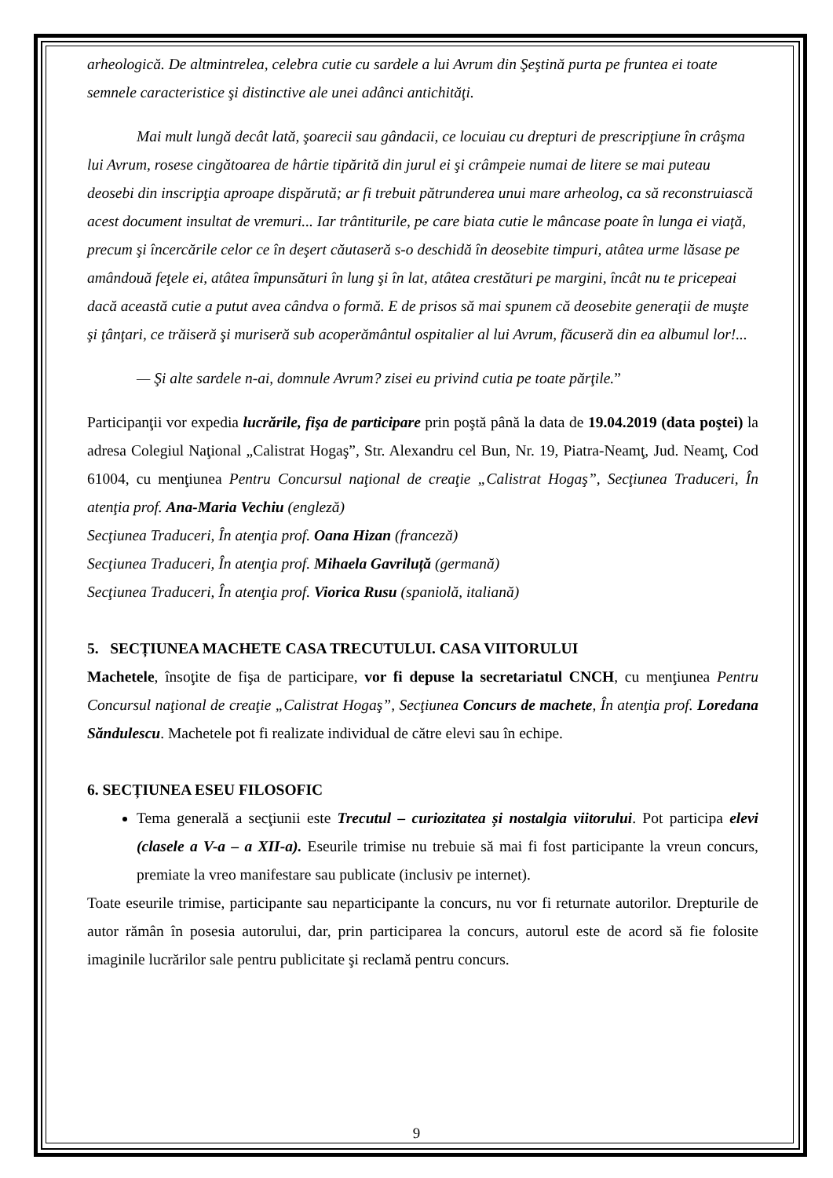arheologică. De altmintrelea, celebra cutie cu sardele a lui Avrum din Şeştină purta pe fruntea ei toate semnele caracteristice şi distinctive ale unei adânci antichităţi.
Mai mult lungă decât lată, şoarecii sau gândacii, ce locuiau cu drepturi de prescripţiune în crâşma lui Avrum, rosese cingătoarea de hârtie tipărită din jurul ei şi crâmpeie numai de litere se mai puteau deosebi din inscripţia aproape dispărută; ar fi trebuit pătrunderea unui mare arheolog, ca să reconstruiască acest document insultat de vremuri... Iar trântiturile, pe care biata cutie le mâncase poate în lunga ei viaţă, precum şi încercările celor ce în deşert căutaseră s-o deschidă în deosebite timpuri, atâtea urme lăsase pe amândouă feţele ei, atâtea împunsături în lung şi în lat, atâtea crestături pe margini, încât nu te pricepeai dacă această cutie a putut avea cândva o formă. E de prisos să mai spunem că deosebite generaţii de muşte şi ţânţari, ce trăiseră şi muriseră sub acoperământul ospitalier al lui Avrum, făcuseră din ea albumul lor!...
— Şi alte sardele n-ai, domnule Avrum? zisei eu privind cutia pe toate părţile.”
Participanţii vor expedia lucrările, fişa de participare prin poştă până la data de 19.04.2019 (data poştei) la adresa Colegiul Naţional „Calistrat Hogaş”, Str. Alexandru cel Bun, Nr. 19, Piatra-Neamţ, Jud. Neamţ, Cod 61004, cu menţiunea Pentru Concursul naţional de creaţie „Calistrat Hogaş”, Secţiunea Traduceri, În atenţia prof. Ana-Maria Vechiu (engleză)
Secţiunea Traduceri, În atenţia prof. Oana Hizan (franceză)
Secţiunea Traduceri, În atenţia prof. Mihaela Gavriluță (germană)
Secţiunea Traduceri, În atenţia prof. Viorica Rusu (spaniolă, italiană)
5. SECȚIUNEA MACHETE CASA TRECUTULUI. CASA VIITORULUI
Machetele, însoţite de fişa de participare, vor fi depuse la secretariatul CNCH, cu menţiunea Pentru Concursul naţional de creaţie „Calistrat Hogaş”, Secţiunea Concurs de machete, În atenţia prof. Loredana Săndulescu. Machetele pot fi realizate individual de către elevi sau în echipe.
6. SECȚIUNEA ESEU FILOSOFIC
Tema generală a secţiunii este Trecutul – curiozitatea și nostalgia viitorului. Pot participa elevi (clasele a V-a – a XII-a). Eseurile trimise nu trebuie să mai fi fost participante la vreun concurs, premiate la vreo manifestare sau publicate (inclusiv pe internet).
Toate eseurile trimise, participante sau neparticipante la concurs, nu vor fi returnate autorilor. Drepturile de autor rămân în posesia autorului, dar, prin participarea la concurs, autorul este de acord să fie folosite imaginile lucrărilor sale pentru publicitate şi reclamă pentru concurs.
9